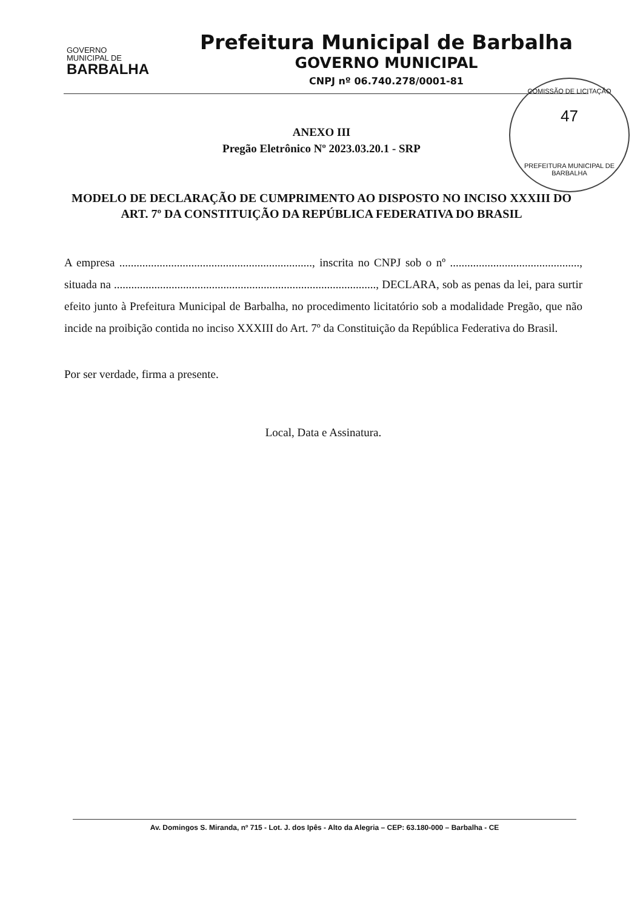GOVERNO
MUNICIPAL DE
BARBALHA
Prefeitura Municipal de Barbalha
GOVERNO MUNICIPAL
CNPJ nº 06.740.278/0001-81
COMISSÃO DE LICITAÇÃO
47
PREFEITURA MUNICIPAL DE BARBALHA
ANEXO III
Pregão Eletrônico Nº 2023.03.20.1 - SRP
MODELO DE DECLARAÇÃO DE CUMPRIMENTO AO DISPOSTO NO INCISO XXXIII DO ART. 7º DA CONSTITUIÇÃO DA REPÚBLICA FEDERATIVA DO BRASIL
A empresa ..................................................................., inscrita no CNPJ sob o nº ............................................., situada na ..........................................................................................., DECLARA, sob as penas da lei, para surtir efeito junto à Prefeitura Municipal de Barbalha, no procedimento licitatório sob a modalidade Pregão, que não incide na proibição contida no inciso XXXIII do Art. 7º da Constituição da República Federativa do Brasil.
Por ser verdade, firma a presente.
Local, Data e Assinatura.
Av. Domingos S. Miranda, nº 715 - Lot. J. dos Ipês - Alto da Alegria – CEP: 63.180-000 – Barbalha - CE